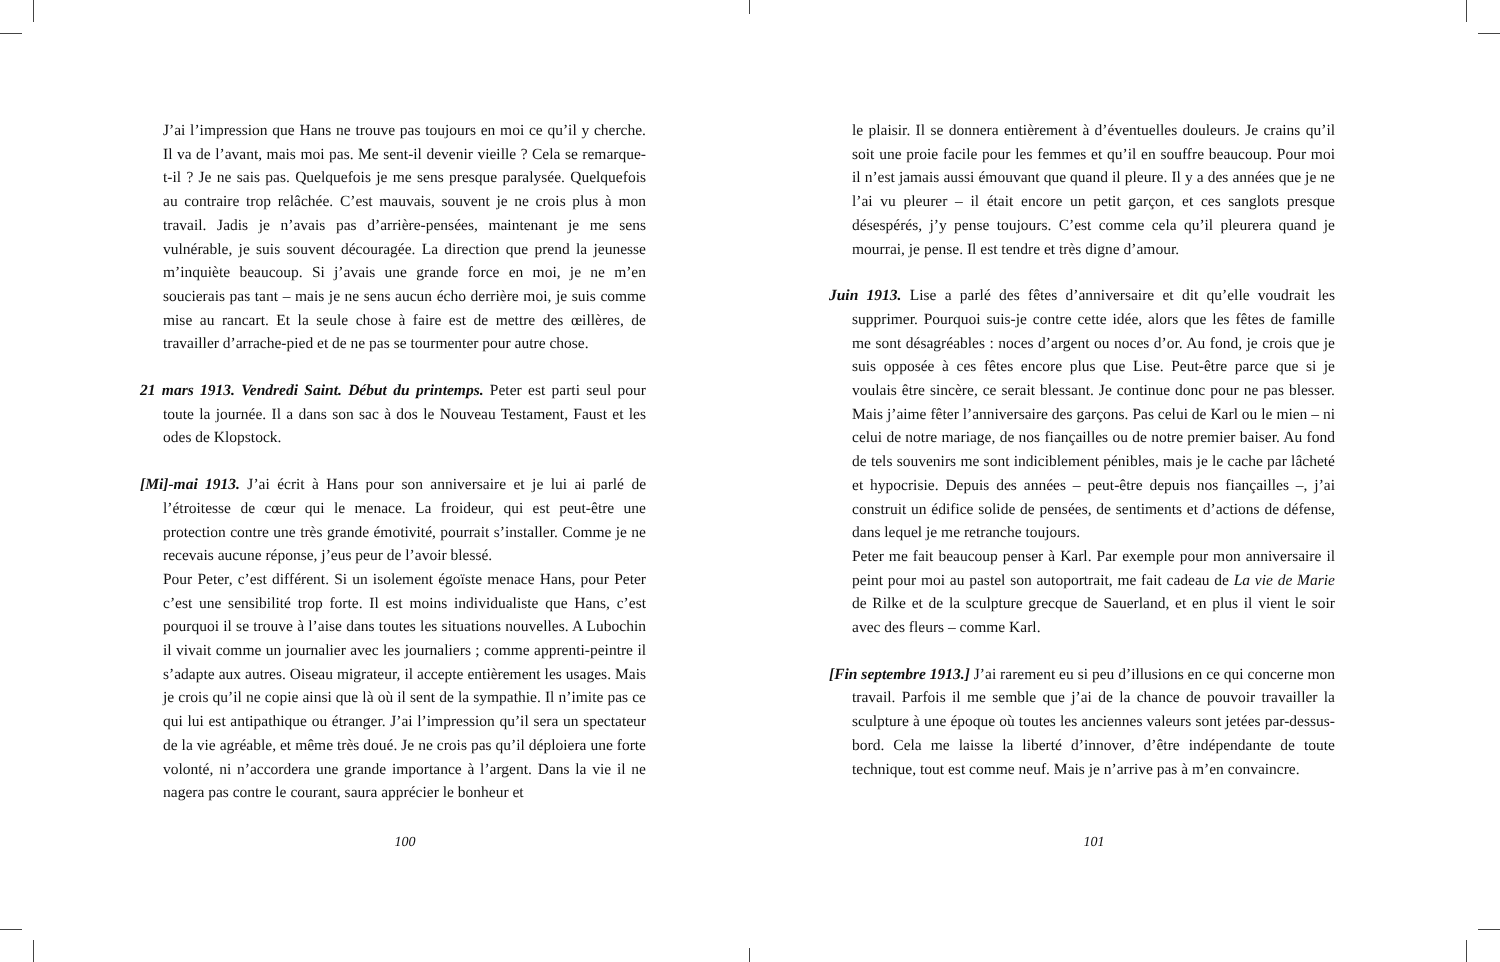J’ai l’impression que Hans ne trouve pas toujours en moi ce qu’il y cherche. Il va de l’avant, mais moi pas. Me sent-il devenir vieille ? Cela se remarque-t-il ? Je ne sais pas. Quelquefois je me sens presque paralysée. Quelquefois au contraire trop relâchée. C’est mauvais, souvent je ne crois plus à mon travail. Jadis je n’avais pas d’arrière-pensées, maintenant je me sens vulnérable, je suis souvent découragée. La direction que prend la jeunesse m’inquiète beaucoup. Si j’avais une grande force en moi, je ne m’en soucierais pas tant – mais je ne sens aucun écho derrière moi, je suis comme mise au rancart. Et la seule chose à faire est de mettre des œillères, de travailler d’arrache-pied et de ne pas se tourmenter pour autre chose.
21 mars 1913. Vendredi Saint. Début du printemps. Peter est parti seul pour toute la journée. Il a dans son sac à dos le Nouveau Testament, Faust et les odes de Klopstock.
[Mi]-mai 1913. J’ai écrit à Hans pour son anniversaire et je lui ai parlé de l’étroitesse de cœur qui le menace. La froideur, qui est peut-être une protection contre une très grande émotivité, pourrait s’installer. Comme je ne recevais aucune réponse, j’eus peur de l’avoir blessé.
Pour Peter, c’est différent. Si un isolement égoïste menace Hans, pour Peter c’est une sensibilité trop forte. Il est moins individualiste que Hans, c’est pourquoi il se trouve à l’aise dans toutes les situations nouvelles. A Lubochin il vivait comme un journalier avec les journaliers ; comme apprenti-peintre il s’adapte aux autres. Oiseau migrateur, il accepte entièrement les usages. Mais je crois qu’il ne copie ainsi que là où il sent de la sympathie. Il n’imite pas ce qui lui est antipathique ou étranger. J’ai l’impression qu’il sera un spectateur de la vie agréable, et même très doué. Je ne crois pas qu’il déploiera une forte volonté, ni n’accordera une grande importance à l’argent. Dans la vie il ne nagera pas contre le courant, saura apprécier le bonheur et
100
le plaisir. Il se donnera entièrement à d’éventuelles douleurs. Je crains qu’il soit une proie facile pour les femmes et qu’il en souffre beaucoup. Pour moi il n’est jamais aussi émouvant que quand il pleure. Il y a des années que je ne l’ai vu pleurer – il était encore un petit garçon, et ces sanglots presque désespérés, j’y pense toujours. C’est comme cela qu’il pleurera quand je mourrai, je pense. Il est tendre et très digne d’amour.
Juin 1913. Lise a parlé des fêtes d’anniversaire et dit qu’elle voudrait les supprimer. Pourquoi suis-je contre cette idée, alors que les fêtes de famille me sont désagréables : noces d’argent ou noces d’or. Au fond, je crois que je suis opposée à ces fêtes encore plus que Lise. Peut-être parce que si je voulais être sincère, ce serait blessant. Je continue donc pour ne pas blesser. Mais j’aime fêter l’anniversaire des garçons. Pas celui de Karl ou le mien – ni celui de notre mariage, de nos fiançailles ou de notre premier baiser. Au fond de tels souvenirs me sont indiciblement pénibles, mais je le cache par lâcheté et hypocrisie. Depuis des années – peut-être depuis nos fiançailles –, j’ai construit un édifice solide de pensées, de sentiments et d’actions de défense, dans lequel je me retranche toujours.
Peter me fait beaucoup penser à Karl. Par exemple pour mon anniversaire il peint pour moi au pastel son autoportrait, me fait cadeau de La vie de Marie de Rilke et de la sculpture grecque de Sauerland, et en plus il vient le soir avec des fleurs – comme Karl.
[Fin septembre 1913.] J’ai rarement eu si peu d’illusions en ce qui concerne mon travail. Parfois il me semble que j’ai de la chance de pouvoir travailler la sculpture à une époque où toutes les anciennes valeurs sont jetées par-dessus-bord. Cela me laisse la liberté d’innover, d’être indépendante de toute technique, tout est comme neuf. Mais je n’arrive pas à m’en convaincre.
101